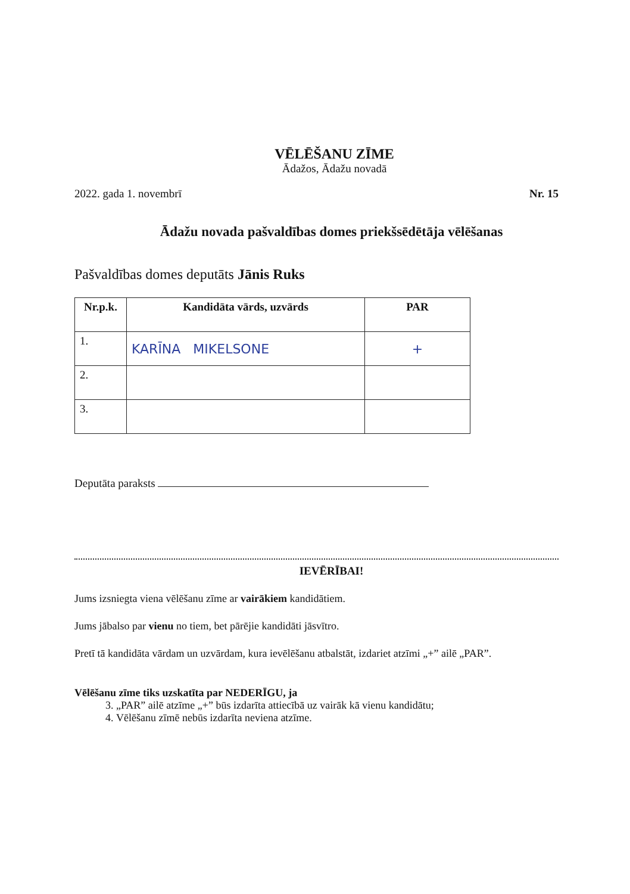VĒLĒŠANU ZĪME
Ādažos, Ādažu novadā
2022. gada 1. novembrī Nr. 15
Ādažu novada pašvaldības domes priekšsēdētāja vēlēšanas
Pašvaldības domes deputāts Jānis Ruks
| Nr.p.k. | Kandidāta vārds, uzvārds | PAR |
| --- | --- | --- |
| 1. | KARĪNA MIKELSONE | + |
| 2. | | |
| 3. | | |
Deputāta paraksts
IEVĒRĪBAI!
Jums izsniegta viena vēlēšanu zīme ar vairākiem kandidātiem.
Jums jābalso par vienu no tiem, bet pārējie kandidāti jāsvītro.
Pretī tā kandidāta vārdam un uzvārdam, kura ievēlēšanu atbalstāt, izdariet atzīmi „+” ailē „PAR”.
Vēlēšanu zīme tiks uzskatīta par NEDERĪGU, ja
3. „PAR” ailē atzīme „+” būs izdarīta attiecībā uz vairāk kā vienu kandidātu;
4. Vēlēšanu zīmē nebūs izdarīta neviena atzīme.